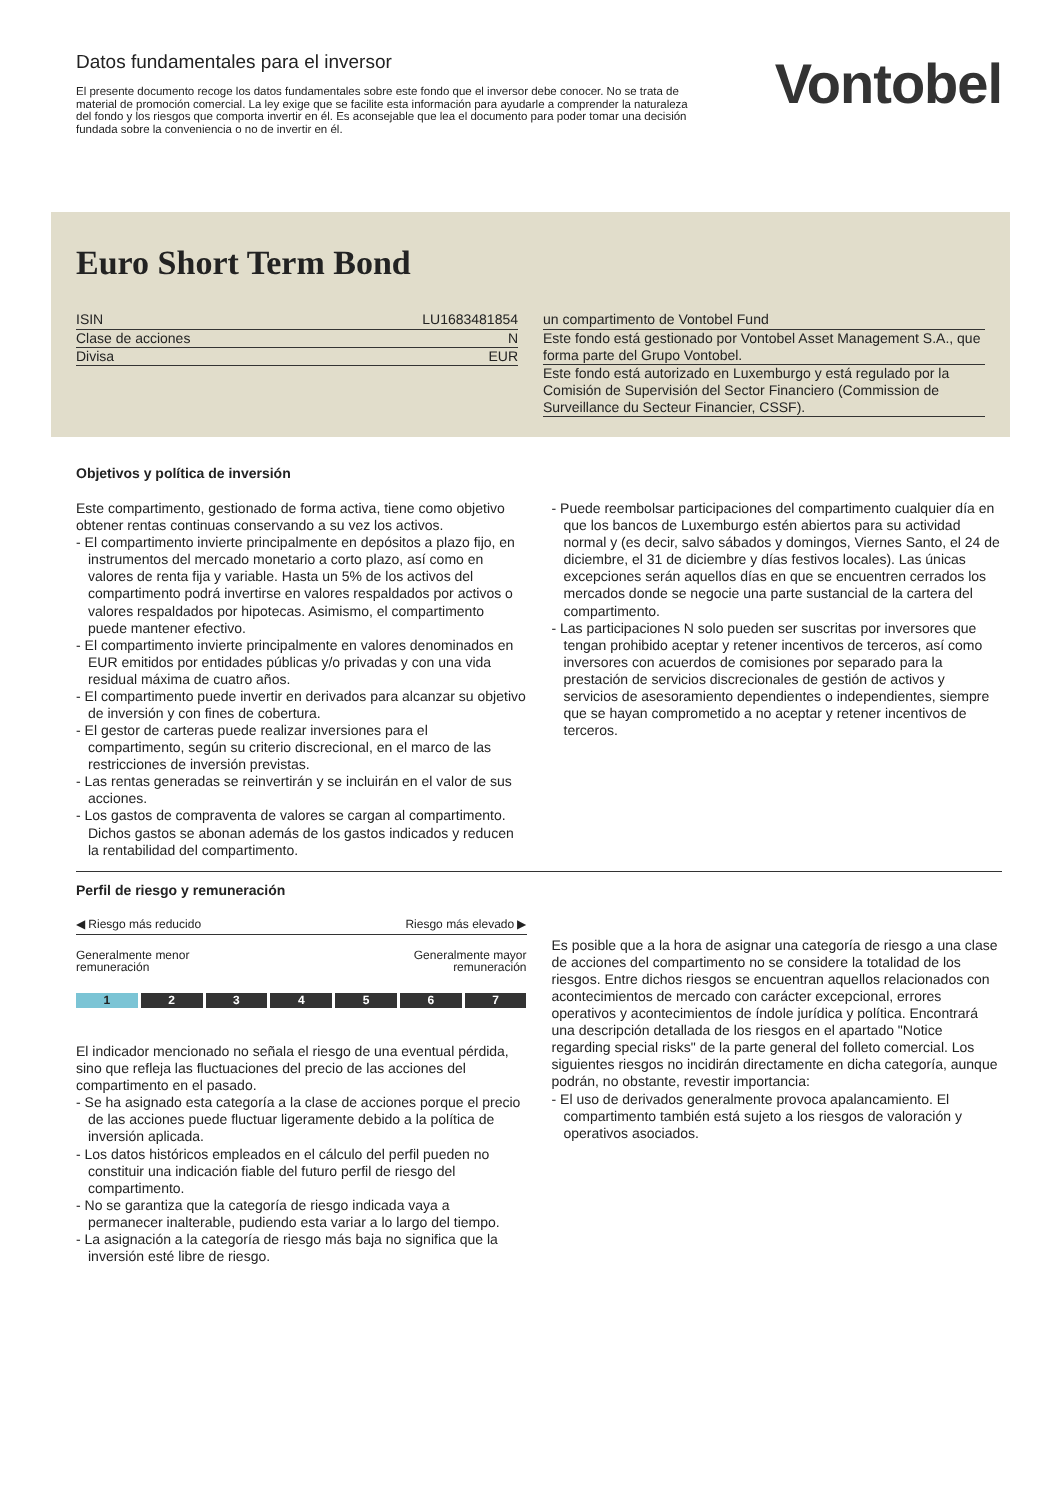Datos fundamentales para el inversor
El presente documento recoge los datos fundamentales sobre este fondo que el inversor debe conocer. No se trata de material de promoción comercial. La ley exige que se facilite esta información para ayudarle a comprender la naturaleza del fondo y los riesgos que comporta invertir en él. Es aconsejable que lea el documento para poder tomar una decisión fundada sobre la conveniencia o no de invertir en él.
Vontobel
Euro Short Term Bond
| ISIN | LU1683481854 |
| Clase de acciones | N |
| Divisa | EUR |
| un compartimento de Vontobel Fund |
| Este fondo está gestionado por Vontobel Asset Management S.A., que forma parte del Grupo Vontobel. |
| Este fondo está autorizado en Luxemburgo y está regulado por la Comisión de Supervisión del Sector Financiero (Commission de Surveillance du Secteur Financier, CSSF). |
Objetivos y política de inversión
Este compartimento, gestionado de forma activa, tiene como objetivo obtener rentas continuas conservando a su vez los activos.
- El compartimento invierte principalmente en depósitos a plazo fijo, en instrumentos del mercado monetario a corto plazo, así como en valores de renta fija y variable. Hasta un 5% de los activos del compartimento podrá invertirse en valores respaldados por activos o valores respaldados por hipotecas. Asimismo, el compartimento puede mantener efectivo.
- El compartimento invierte principalmente en valores denominados en EUR emitidos por entidades públicas y/o privadas y con una vida residual máxima de cuatro años.
- El compartimento puede invertir en derivados para alcanzar su objetivo de inversión y con fines de cobertura.
- El gestor de carteras puede realizar inversiones para el compartimento, según su criterio discrecional, en el marco de las restricciones de inversión previstas.
- Las rentas generadas se reinvertirán y se incluirán en el valor de sus acciones.
- Los gastos de compraventa de valores se cargan al compartimento. Dichos gastos se abonan además de los gastos indicados y reducen la rentabilidad del compartimento.
- Puede reembolsar participaciones del compartimento cualquier día en que los bancos de Luxemburgo estén abiertos para su actividad normal y (es decir, salvo sábados y domingos, Viernes Santo, el 24 de diciembre, el 31 de diciembre y días festivos locales). Las únicas excepciones serán aquellos días en que se encuentren cerrados los mercados donde se negocie una parte sustancial de la cartera del compartimento.
- Las participaciones N solo pueden ser suscritas por inversores que tengan prohibido aceptar y retener incentivos de terceros, así como inversores con acuerdos de comisiones por separado para la prestación de servicios discrecionales de gestión de activos y servicios de asesoramiento dependientes o independientes, siempre que se hayan comprometido a no aceptar y retener incentivos de terceros.
Perfil de riesgo y remuneración
◀ Riesgo más reducido Riesgo más elevado ▶
Generalmente menor
remuneración Generalmente mayor
remuneración
1 234567
El indicador mencionado no señala el riesgo de una eventual pérdida, sino que refleja las fluctuaciones del precio de las acciones del compartimento en el pasado.
- Se ha asignado esta categoría a la clase de acciones porque el precio de las acciones puede fluctuar ligeramente debido a la política de inversión aplicada.
- Los datos históricos empleados en el cálculo del perfil pueden no constituir una indicación fiable del futuro perfil de riesgo del compartimento.
- No se garantiza que la categoría de riesgo indicada vaya a permanecer inalterable, pudiendo esta variar a lo largo del tiempo.
- La asignación a la categoría de riesgo más baja no significa que la inversión esté libre de riesgo.
Es posible que a la hora de asignar una categoría de riesgo a una clase de acciones del compartimento no se considere la totalidad de los riesgos. Entre dichos riesgos se encuentran aquellos relacionados con acontecimientos de mercado con carácter excepcional, errores operativos y acontecimientos de índole jurídica y política. Encontrará una descripción detallada de los riesgos en el apartado "Notice regarding special risks" de la parte general del folleto comercial. Los siguientes riesgos no incidirán directamente en dicha categoría, aunque podrán, no obstante, revestir importancia:
- El uso de derivados generalmente provoca apalancamiento. El compartimento también está sujeto a los riesgos de valoración y operativos asociados.